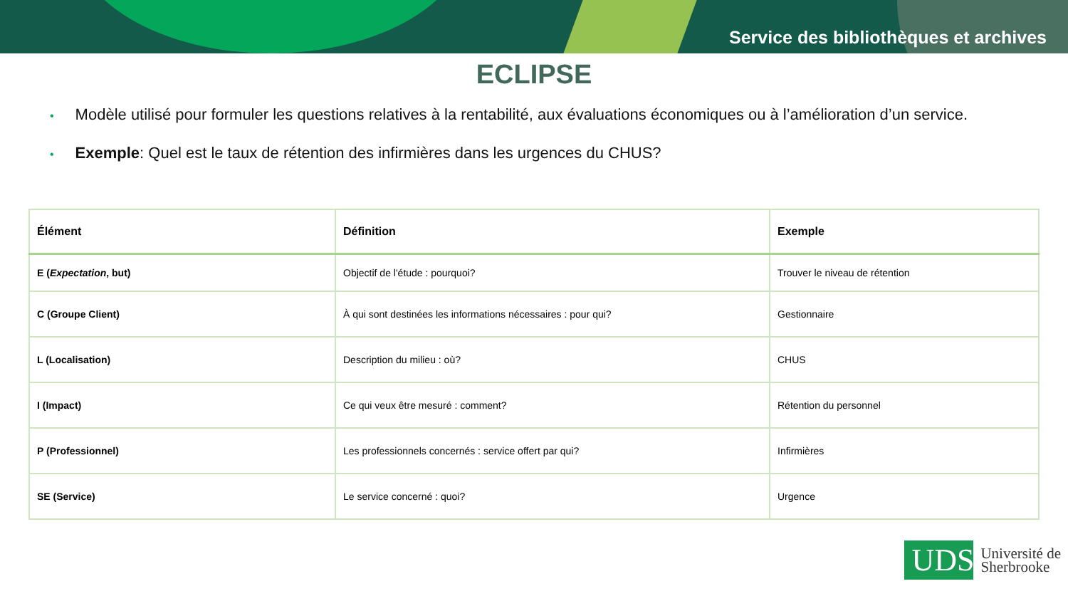Service des bibliothèques et archives
ECLIPSE
• Modèle utilisé pour formuler les questions relatives à la rentabilité, aux évaluations économiques ou à l’amélioration d’un service.
• Exemple: Quel est le taux de rétention des infirmières dans les urgences du CHUS?
| Élément | Définition | Exemple |
| --- | --- | --- |
| E ( Expectation , but) | Objectif de l'étude : pourquoi? | Trouver le niveau de rétention |
| C (Groupe Client) | À qui sont destinées les informations nécessaires : pour qui? | Gestionnaire |
| L (Localisation) | Description du milieu : où? | CHUS |
| I (Impact) | Ce qui veux être mesuré : comment? | Rétention du personnel |
| P (Professionnel) | Les professionnels concernés : service offert par qui? | Infirmières |
| SE (Service) | Le service concerné : quoi? | Urgence |
UDS
Université de
Sherbrooke